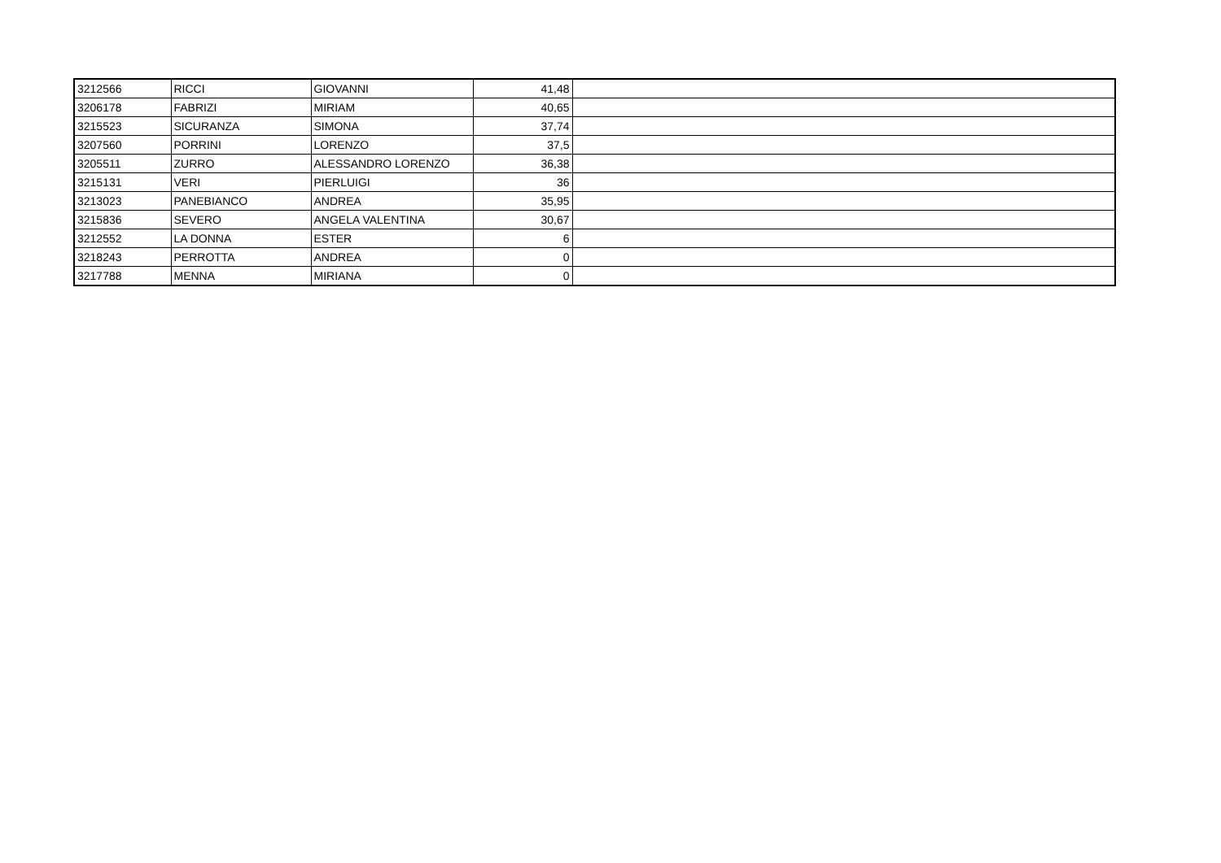| 3212566 | RICCI | GIOVANNI | 41,48 | |
| 3206178 | FABRIZI | MIRIAM | 40,65 | |
| 3215523 | SICURANZA | SIMONA | 37,74 | |
| 3207560 | PORRINI | LORENZO | 37,5 | |
| 3205511 | ZURRO | ALESSANDRO LORENZO | 36,38 | |
| 3215131 | VERI | PIERLUIGI | 36 | |
| 3213023 | PANEBIANCO | ANDREA | 35,95 | |
| 3215836 | SEVERO | ANGELA VALENTINA | 30,67 | |
| 3212552 | LA DONNA | ESTER | 6 | |
| 3218243 | PERROTTA | ANDREA | 0 | |
| 3217788 | MENNA | MIRIANA | 0 | |